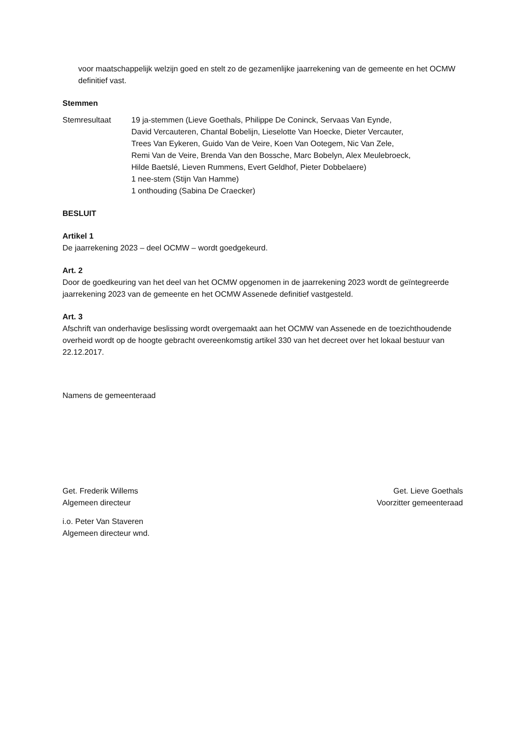voor maatschappelijk welzijn goed en stelt zo de gezamenlijke jaarrekening van de gemeente en het OCMW definitief vast.
Stemmen
Stemresultaat 19 ja-stemmen (Lieve Goethals, Philippe De Coninck, Servaas Van Eynde,
David Vercauteren, Chantal Bobelijn, Lieselotte Van Hoecke, Dieter Vercauter,
Trees Van Eykeren, Guido Van de Veire, Koen Van Ootegem, Nic Van Zele,
Remi Van de Veire, Brenda Van den Bossche, Marc Bobelyn, Alex Meulebroeck,
Hilde Baetslé, Lieven Rummens, Evert Geldhof, Pieter Dobbelaere)
1 nee-stem (Stijn Van Hamme)
1 onthouding (Sabina De Craecker)
BESLUIT
Artikel 1
De jaarrekening 2023 – deel OCMW – wordt goedgekeurd.
Art. 2
Door de goedkeuring van het deel van het OCMW opgenomen in de jaarrekening 2023 wordt de geïntegreerde jaarrekening 2023 van de gemeente en het OCMW Assenede definitief vastgesteld.
Art. 3
Afschrift van onderhavige beslissing wordt overgemaakt aan het OCMW van Assenede en de toezichthoudende overheid wordt op de hoogte gebracht overeenkomstig artikel 330 van het decreet over het lokaal bestuur van 22.12.2017.
Namens de gemeenteraad
Get. Frederik Willems
Algemeen directeur
Get. Lieve Goethals
Voorzitter gemeenteraad
i.o. Peter Van Staveren
Algemeen directeur wnd.